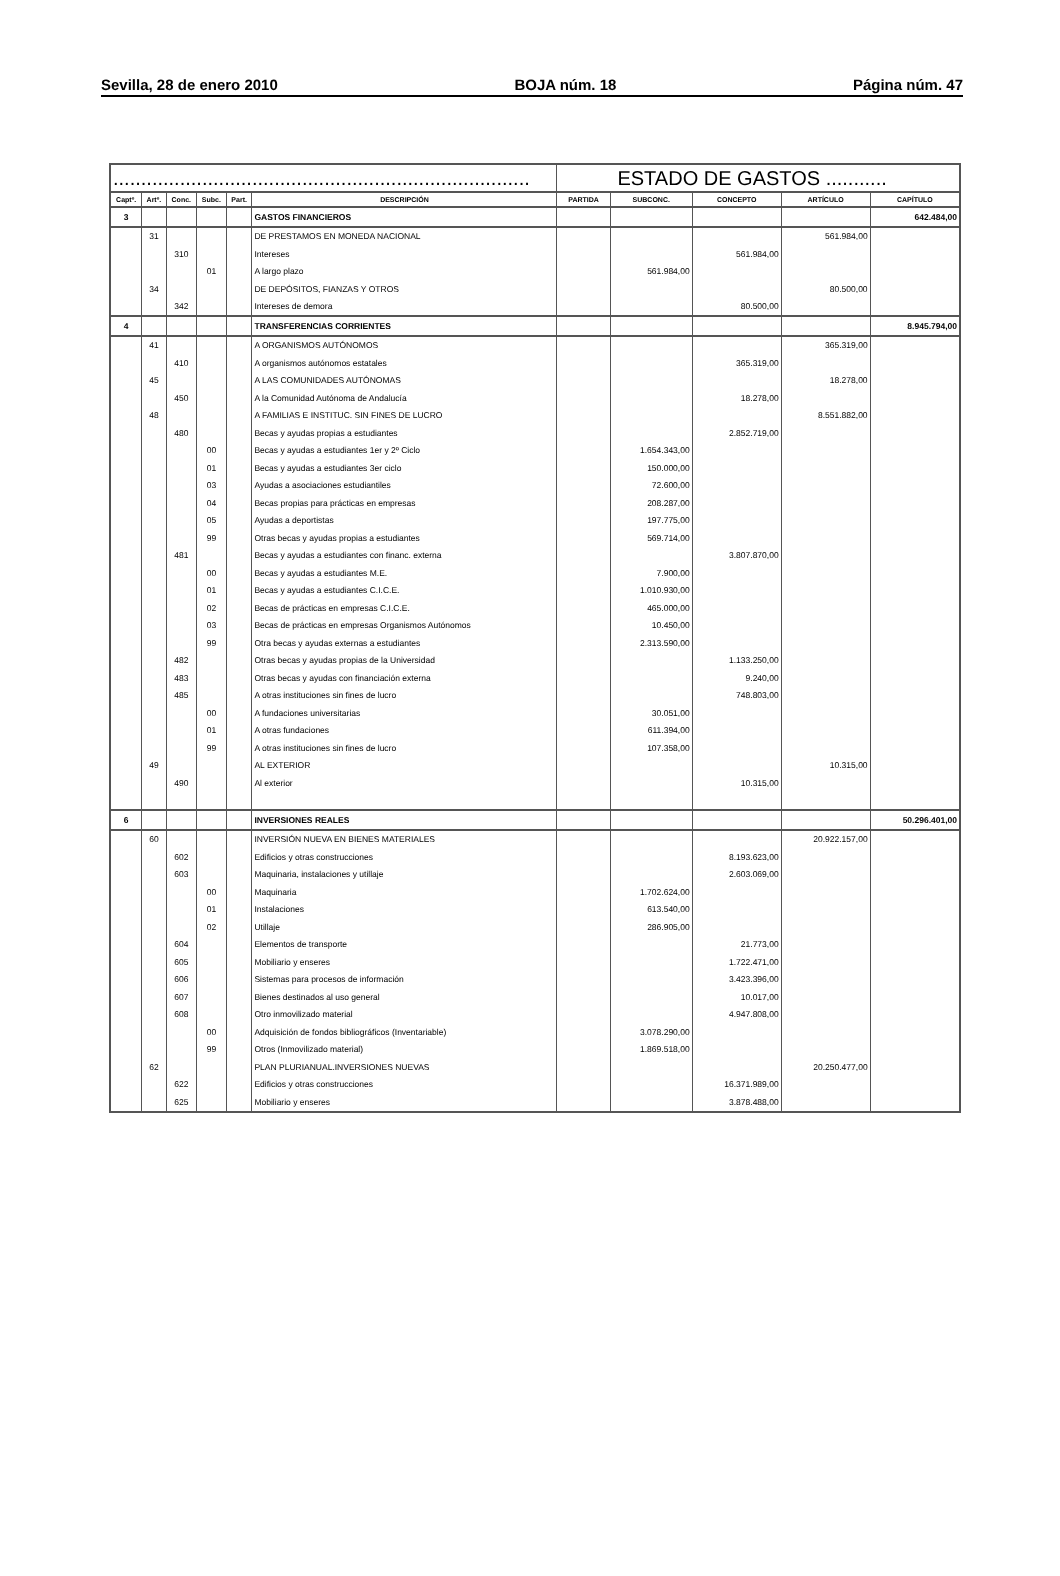Sevilla, 28 de enero 2010 BOJA núm. 18 Página núm. 47
| ........................................................................... | | | | | | ESTADO DE GASTOS ........... | | | | |
| Captº. | Artº. | Conc. | Subc. | Part. | DESCRIPCIÓN | PARTIDA | SUBCONC. | CONCEPTO | ARTÍCULO | CAPÍTULO |
| 3 | | | | | GASTOS FINANCIEROS | | | | | 642.484,00 |
| | 31 | | | | DE PRESTAMOS EN MONEDA NACIONAL | | | | 561.984,00 | |
| | | 310 | | | Intereses | | | 561.984,00 | | |
| | | | 01 | | A largo plazo | | 561.984,00 | | | |
| | 34 | | | | DE DEPÓSITOS, FIANZAS Y OTROS | | | | 80.500,00 | |
| | | 342 | | | Intereses de demora | | | 80.500,00 | | |
| 4 | | | | | TRANSFERENCIAS CORRIENTES | | | | | 8.945.794,00 |
| | 41 | | | | A ORGANISMOS AUTÓNOMOS | | | | 365.319,00 | |
| | | 410 | | | A organismos autónomos estatales | | | 365.319,00 | | |
| | 45 | | | | A LAS COMUNIDADES AUTÓNOMAS | | | | 18.278,00 | |
| | | 450 | | | A la Comunidad Autónoma de Andalucía | | | 18.278,00 | | |
| | 48 | | | | A FAMILIAS E INSTITUC. SIN FINES DE LUCRO | | | | 8.551.882,00 | |
| | | 480 | | | Becas y ayudas propias a estudiantes | | | 2.852.719,00 | | |
| | | | 00 | | Becas y ayudas a estudiantes 1er y 2º Ciclo | | 1.654.343,00 | | | |
| | | | 01 | | Becas y ayudas a estudiantes 3er ciclo | | 150.000,00 | | | |
| | | | 03 | | Ayudas a asociaciones estudiantiles | | 72.600,00 | | | |
| | | | 04 | | Becas propias para prácticas en empresas | | 208.287,00 | | | |
| | | | 05 | | Ayudas a deportistas | | 197.775,00 | | | |
| | | | 99 | | Otras becas y ayudas propias a estudiantes | | 569.714,00 | | | |
| | | 481 | | | Becas y ayudas a estudiantes con financ. externa | | | 3.807.870,00 | | |
| | | | 00 | | Becas y ayudas a estudiantes M.E. | | 7.900,00 | | | |
| | | | 01 | | Becas y ayudas a estudiantes C.I.C.E. | | 1.010.930,00 | | | |
| | | | 02 | | Becas de prácticas en empresas C.I.C.E. | | 465.000,00 | | | |
| | | | 03 | | Becas de prácticas en empresas Organismos Autónomos | | 10.450,00 | | | |
| | | | 99 | | Otra becas y ayudas externas a estudiantes | | 2.313.590,00 | | | |
| | | 482 | | | Otras becas y ayudas propias de la Universidad | | | 1.133.250,00 | | |
| | | 483 | | | Otras becas y ayudas con financiación externa | | | 9.240,00 | | |
| | | 485 | | | A otras instituciones sin fines de lucro | | | 748.803,00 | | |
| | | | 00 | | A fundaciones universitarias | | 30.051,00 | | | |
| | | | 01 | | A otras fundaciones | | 611.394,00 | | | |
| | | | 99 | | A otras instituciones sin fines de lucro | | 107.358,00 | | | |
| | 49 | | | | AL EXTERIOR | | | | 10.315,00 | |
| | | 490 | | | Al exterior | | | 10.315,00 | | |
| 6 | | | | | INVERSIONES REALES | | | | | 50.296.401,00 |
| | 60 | | | | INVERSIÓN NUEVA EN BIENES MATERIALES | | | | 20.922.157,00 | |
| | | 602 | | | Edificios y otras construcciones | | | 8.193.623,00 | | |
| | | 603 | | | Maquinaria, instalaciones y utillaje | | | 2.603.069,00 | | |
| | | | 00 | | Maquinaria | | 1.702.624,00 | | | |
| | | | 01 | | Instalaciones | | 613.540,00 | | | |
| | | | 02 | | Utillaje | | 286.905,00 | | | |
| | | 604 | | | Elementos de transporte | | | 21.773,00 | | |
| | | 605 | | | Mobiliario y enseres | | | 1.722.471,00 | | |
| | | 606 | | | Sistemas para procesos de información | | | 3.423.396,00 | | |
| | | 607 | | | Bienes destinados al uso general | | | 10.017,00 | | |
| | | 608 | | | Otro inmovilizado material | | | 4.947.808,00 | | |
| | | | 00 | | Adquisición de fondos bibliográficos (Inventariable) | | 3.078.290,00 | | | |
| | | | 99 | | Otros (Inmovilizado material) | | 1.869.518,00 | | | |
| | 62 | | | | PLAN PLURIANUAL.INVERSIONES NUEVAS | | | | 20.250.477,00 | |
| | | 622 | | | Edificios y otras construcciones | | | 16.371.989,00 | | |
| | | 625 | | | Mobiliario y enseres | | | 3.878.488,00 | | |